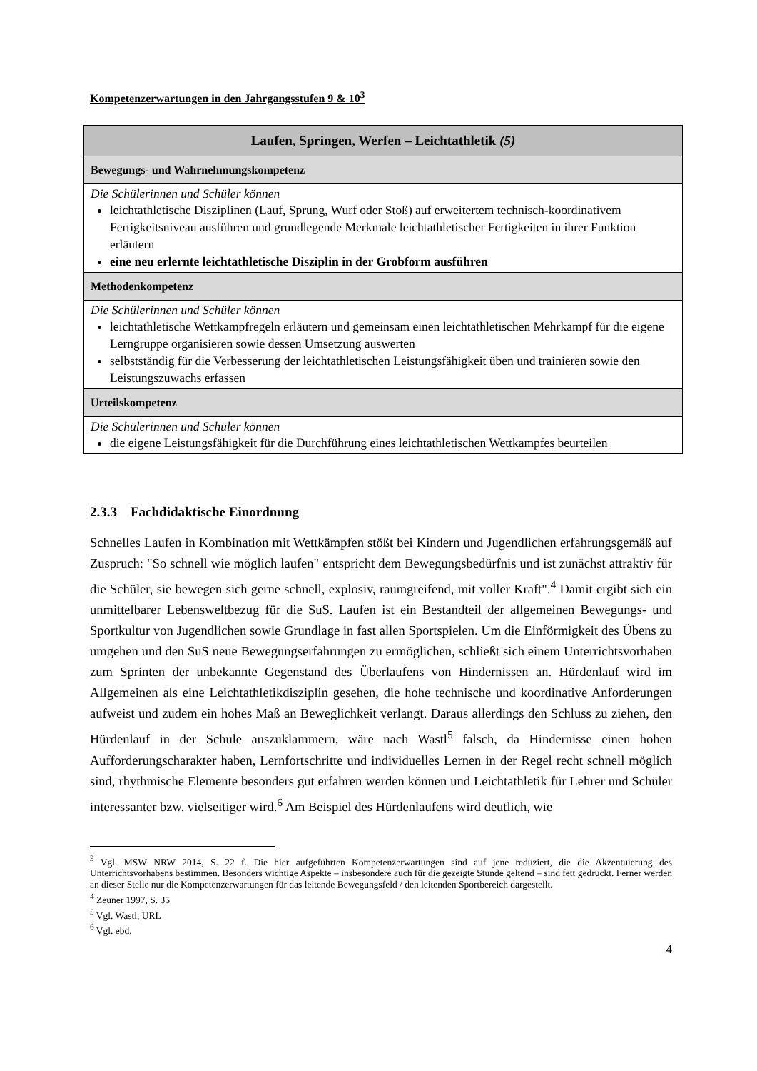Kompetenzerwartungen in den Jahrgangsstufen 9 & 10<sup>3</sup>
| Laufen, Springen, Werfen – Leichtathletik (5) |
| Bewegungs- und Wahrnehmungskompetenz |
| Die Schülerinnen und Schüler können leichtathletische Disziplinen (Lauf, Sprung, Wurf oder Stoß) auf erweitertem technisch-koordinativem Fertigkeitsniveau ausführen und grundlegende Merkmale leichtathletischer Fertigkeiten in ihrer Funktion erläutern eine neu erlernte leichtathletische Disziplin in der Grobform ausführen |
| Methodenkompetenz |
| Die Schülerinnen und Schüler können leichtathletische Wettkampfregeln erläutern und gemeinsam einen leichtathletischen Mehrkampf für die eigene Lerngruppe organisieren sowie dessen Umsetzung auswerten selbstständig für die Verbesserung der leichtathletischen Leistungsfähigkeit üben und trainieren sowie den Leistungszuwachs erfassen |
| Urteilskompetenz |
| Die Schülerinnen und Schüler können die eigene Leistungsfähigkeit für die Durchführung eines leichtathletischen Wettkampfes beurteilen |
2.3.3 Fachdidaktische Einordnung
Schnelles Laufen in Kombination mit Wettkämpfen stößt bei Kindern und Jugendlichen erfahrungsgemäß auf Zuspruch: "So schnell wie möglich laufen" entspricht dem Bewegungsbedürfnis und ist zunächst attraktiv für die Schüler, sie bewegen sich gerne schnell, explosiv, raumgreifend, mit voller Kraft".<sup>4</sup> Damit ergibt sich ein unmittelbarer Lebensweltbezug für die SuS. Laufen ist ein Bestandteil der allgemeinen Bewegungs- und Sportkultur von Jugendlichen sowie Grundlage in fast allen Sportspielen. Um die Einförmigkeit des Übens zu umgehen und den SuS neue Bewegungserfahrungen zu ermöglichen, schließt sich einem Unterrichtsvorhaben zum Sprinten der unbekannte Gegenstand des Überlaufens von Hindernissen an. Hürdenlauf wird im Allgemeinen als eine Leichtathletikdisziplin gesehen, die hohe technische und koordinative Anforderungen aufweist und zudem ein hohes Maß an Beweglichkeit verlangt. Daraus allerdings den Schluss zu ziehen, den Hürdenlauf in der Schule auszuklammern, wäre nach Wastl<sup>5</sup> falsch, da Hindernisse einen hohen Aufforderungscharakter haben, Lernfortschritte und individuelles Lernen in der Regel recht schnell möglich sind, rhythmische Elemente besonders gut erfahren werden können und Leichtathletik für Lehrer und Schüler interessanter bzw. vielseitiger wird.<sup>6</sup> Am Beispiel des Hürdenlaufens wird deutlich, wie
<sup>3</sup> Vgl. MSW NRW 2014, S. 22 f. Die hier aufgeführten Kompetenzerwartungen sind auf jene reduziert, die die Akzentuierung des Unterrichtsvorhabens bestimmen. Besonders wichtige Aspekte – insbesondere auch für die gezeigte Stunde geltend – sind fett gedruckt. Ferner werden an dieser Stelle nur die Kompetenzerwartungen für das leitende Bewegungsfeld / den leitenden Sportbereich dargestellt.
<sup>4</sup> Zeuner 1997, S. 35
<sup>5</sup> Vgl. Wastl, URL
<sup>6</sup> Vgl. ebd.
4